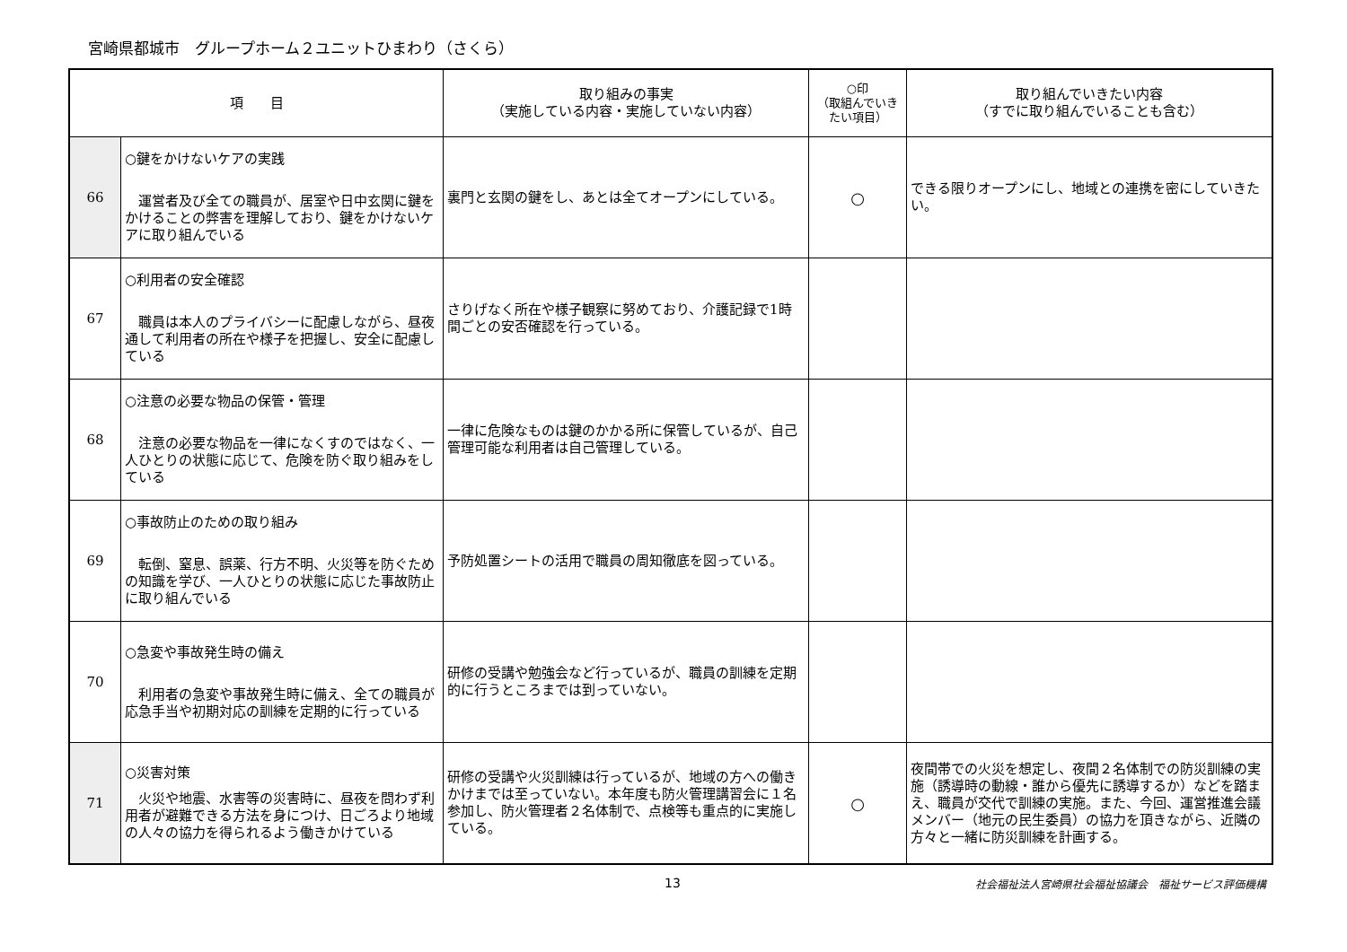宮崎県都城市　グループホーム２ユニットひまわり（さくら）
| 項 目 | | 取り組みの事実 （実施している内容・実施していない内容） | ○印 （取組んでいき たい項目） | 取り組んでいきたい内容 （すでに取り組んでいることも含む） |
| --- | --- | --- | --- | --- |
| 66 | ○鍵をかけないケアの実践 運営者及び全ての職員が、居室や日中玄関に鍵をかけることの弊害を理解しており、鍵をかけないケアに取り組んでいる | 裏門と玄関の鍵をし、あとは全てオープンにしている。 | ○ | できる限りオープンにし、地域との連携を密にしていきたい。 |
| 67 | ○利用者の安全確認 職員は本人のプライバシーに配慮しながら、昼夜通して利用者の所在や様子を把握し、安全に配慮している | さりげなく所在や様子観察に努めており、介護記録で1時間ごとの安否確認を行っている。 | | |
| 68 | ○注意の必要な物品の保管・管理 注意の必要な物品を一律になくすのではなく、一人ひとりの状態に応じて、危険を防ぐ取り組みをしている | 一律に危険なものは鍵のかかる所に保管しているが、自己管理可能な利用者は自己管理している。 | | |
| 69 | ○事故防止のための取り組み 転倒、窒息、誤薬、行方不明、火災等を防ぐための知識を学び、一人ひとりの状態に応じた事故防止に取り組んでいる | 予防処置シートの活用で職員の周知徹底を図っている。 | | |
| 70 | ○急変や事故発生時の備え 利用者の急変や事故発生時に備え、全ての職員が応急手当や初期対応の訓練を定期的に行っている | 研修の受講や勉強会など行っているが、職員の訓練を定期的に行うところまでは到っていない。 | | |
| 71 | ○災害対策 火災や地震、水害等の災害時に、昼夜を問わず利用者が避難できる方法を身につけ、日ごろより地域の人々の協力を得られるよう働きかけている | 研修の受講や火災訓練は行っているが、地域の方への働きかけまでは至っていない。本年度も防火管理講習会に１名参加し、防火管理者２名体制で、点検等も重点的に実施している。 | ○ | 夜間帯での火災を想定し、夜間２名体制での防災訓練の実施（誘導時の動線・誰から優先に誘導するか）などを踏まえ、職員が交代で訓練の実施。また、今回、運営推進会議メンバー（地元の民生委員）の協力を頂きながら、近隣の方々と一緒に防災訓練を計画する。 |
13 社会福祉法人宮崎県社会福祉協議会　福祉サービス評価機構